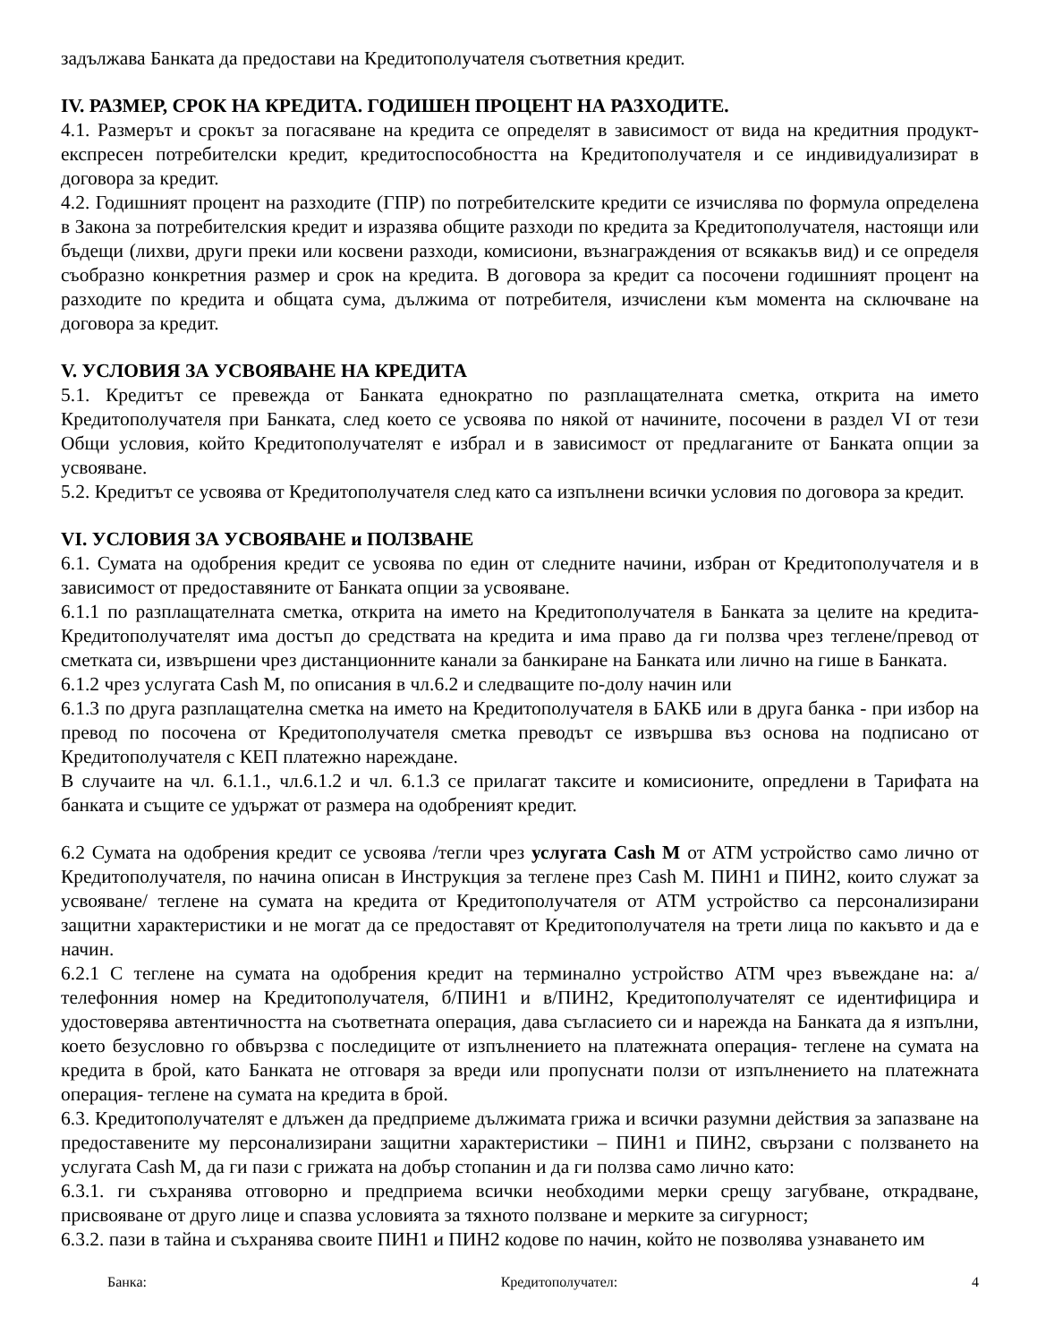задължава Банката да предостави на Кредитополучателя съответния кредит.
IV. РАЗМЕР, СРОК НА КРЕДИТА. ГОДИШЕН ПРОЦЕНТ НА РАЗХОДИТЕ.
4.1. Размерът и срокът за погасяване на кредита се определят в зависимост от вида на кредитния продукт-експресен потребителски кредит, кредитоспособността на Кредитополучателя и се индивидуализират в договора за кредит.
4.2. Годишният процент на разходите (ГПР) по потребителските кредити се изчислява по формула определена в Закона за потребителския кредит и изразява общите разходи по кредита за Кредитополучателя, настоящи или бъдещи (лихви, други преки или косвени разходи, комисиони, възнаграждения от всякакъв вид) и се определя съобразно конкретния размер и срок на кредита. В договора за кредит са посочени годишният процент на разходите по кредита и общата сума, дължима от потребителя, изчислени към момента на сключване на договора за кредит.
V. УСЛОВИЯ ЗА УСВОЯВАНЕ НА КРЕДИТА
5.1. Кредитът се превежда от Банката еднократно по разплащателната сметка, открита на името Кредитополучателя при Банката, след което се усвоява по някой от начините, посочени в раздел VI от тези Общи условия, който Кредитополучателят е избрал и в зависимост от предлаганите от Банката опции за усвояване.
5.2. Кредитът се усвоява от Кредитополучателя след като са изпълнени всички условия по договора за кредит.
VI. УСЛОВИЯ ЗА УСВОЯВАНЕ и ПОЛЗВАНЕ
6.1. Сумата на одобрения кредит се усвоява по един от следните начини, избран от Кредитополучателя и в зависимост от предоставяните от Банката опции за усвояване.
6.1.1 по разплащателната сметка, открита на името на Кредитополучателя в Банката за целите на кредита-Кредитополучателят има достъп до средствата на кредита и има право да ги ползва чрез теглене/превод от сметката си, извършени чрез дистанционните канали за банкиране на Банката или лично на гише в Банката.
6.1.2 чрез услугата Cash M, по описания в чл.6.2 и следващите по-долу начин или
6.1.3 по друга разплащателна сметка на името на Кредитополучателя в БАКБ или в друга банка - при избор на превод по посочена от Кредитополучателя сметка преводът се извършва въз основа на подписано от Кредитополучателя с КЕП платежно нареждане.
В случаите на чл. 6.1.1., чл.6.1.2 и чл. 6.1.3 се прилагат таксите и комисионите, опредлени в Тарифата на банката и същите се удържат от размера на одобреният кредит.
6.2 Сумата на одобрения кредит се усвоява /тегли чрез услугата Cash M от АТМ устройство само лично от Кредитополучателя, по начина описан в Инструкция за теглене през Cash M. ПИН1 и ПИН2, които служат за усвояване/ теглене на сумата на кредита от Кредитополучателя от АТМ устройство са персонализирани защитни характеристики и не могат да се предоставят от Кредитополучателя на трети лица по какъвто и да е начин.
6.2.1 С теглене на сумата на одобрения кредит на терминално устройство АТМ чрез въвеждане на: а/ телефонния номер на Кредитополучателя, б/ПИН1 и в/ПИН2, Кредитополучателят се идентифицира и удостоверява автентичността на съответната операция, дава съгласието си и нарежда на Банката да я изпълни, което безусловно го обвързва с последиците от изпълнението на платежната операция- теглене на сумата на кредита в брой, като Банката не отговаря за вреди или пропуснати ползи от изпълнението на платежната операция- теглене на сумата на кредита в брой.
6.3. Кредитополучателят е длъжен да предприеме дължимата грижа и всички разумни действия за запазване на предоставените му персонализирани защитни характеристики – ПИН1 и ПИН2, свързани с ползването на услугата Cash M, да ги пази с грижата на добър стопанин и да ги ползва само лично като:
6.3.1. ги съхранява отговорно и предприема всички необходими мерки срещу загубване, открадване, присвояване от друго лице и спазва условията за тяхното ползване и мерките за сигурност;
6.3.2. пази в тайна и съхранява своите ПИН1 и ПИН2 кодове по начин, който не позволява узнаването им
Банка: Кредитополучател: 4